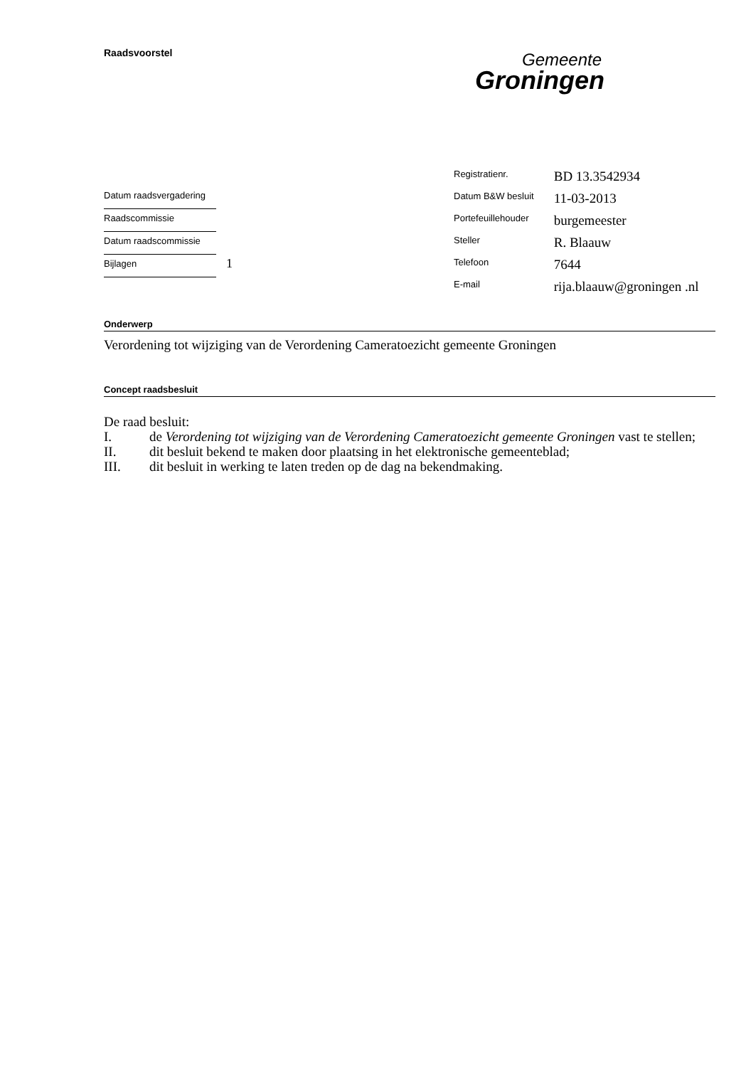Raadsvoorstel
Gemeente
Groningen
| Registratienr. | BD 13.3542934 |
| Datum B&W besluit | 11-03-2013 |
| Portefeuillehouder | burgemeester |
| Steller | R. Blaauw |
| Telefoon | 7644 |
| E-mail | rija.blaauw@groningen .nl |
Datum raadsvergadering
Raadscommissie
Datum raadscommissie
Bijlagen 1
Onderwerp
Verordening tot wijziging van de Verordening Cameratoezicht gemeente Groningen
Concept raadsbesluit
De raad besluit:
I. de Verordening tot wijziging van de Verordening Cameratoezicht gemeente Groningen vast te stellen;
II. dit besluit bekend te maken door plaatsing in het elektronische gemeenteblad;
III. dit besluit in werking te laten treden op de dag na bekendmaking.